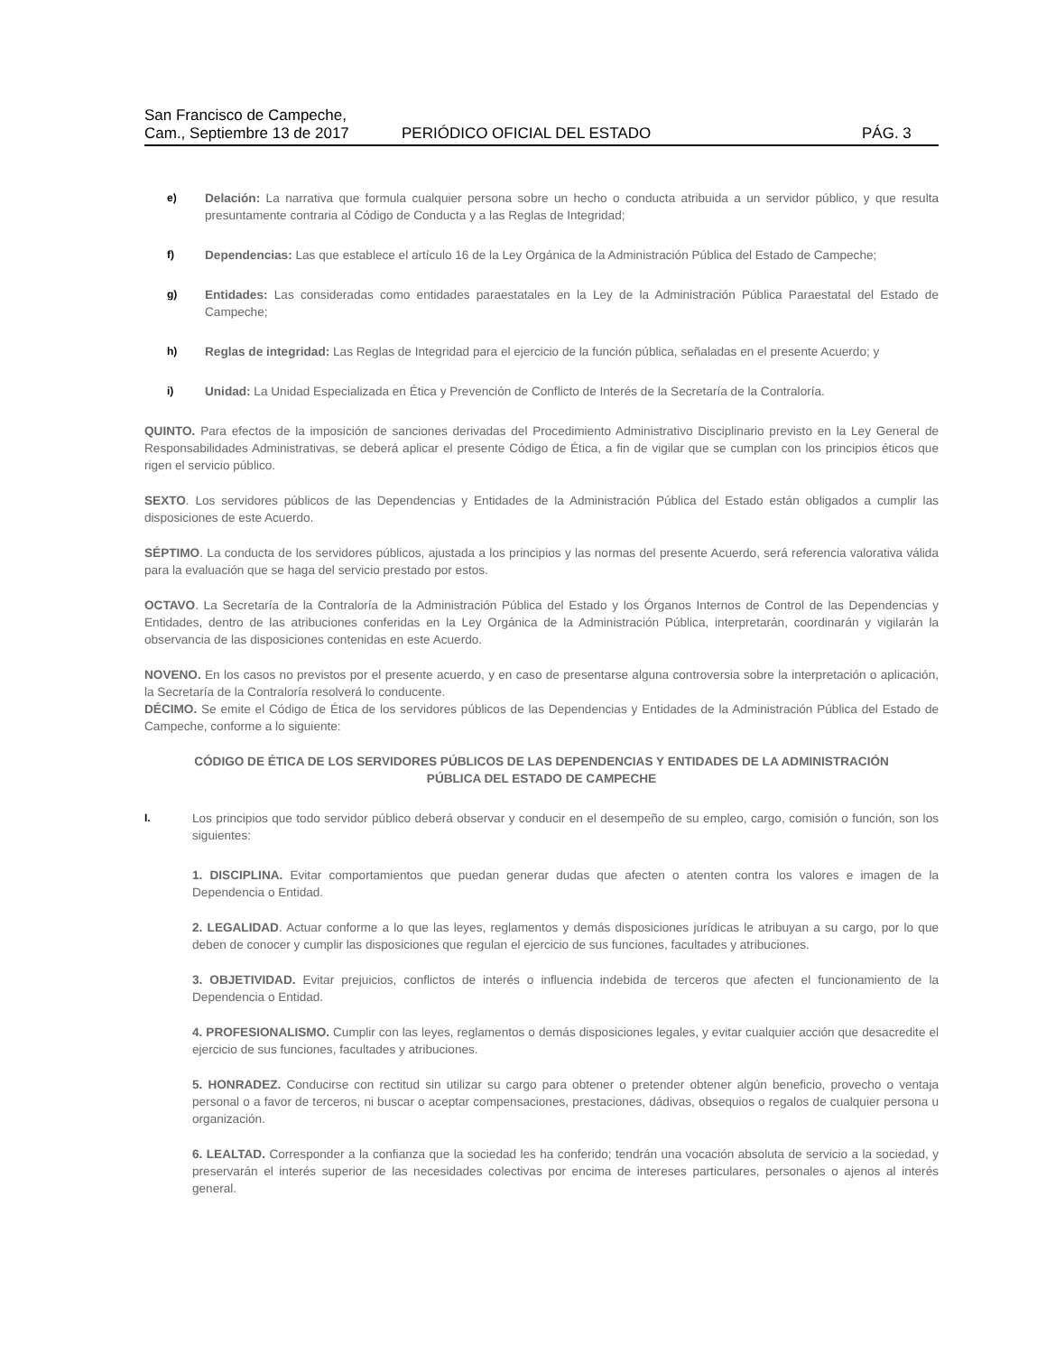San Francisco de Campeche,
Cam., Septiembre 13 de 2017
PERIÓDICO OFICIAL DEL ESTADO
PÁG. 3
e) Delación: La narrativa que formula cualquier persona sobre un hecho o conducta atribuida a un servidor público, y que resulta presuntamente contraria al Código de Conducta y a las Reglas de Integridad;
f) Dependencias: Las que establece el artículo 16 de la Ley Orgánica de la Administración Pública del Estado de Campeche;
g) Entidades: Las consideradas como entidades paraestatales en la Ley de la Administración Pública Paraestatal del Estado de Campeche;
h) Reglas de integridad: Las Reglas de Integridad para el ejercicio de la función pública, señaladas en el presente Acuerdo; y
i) Unidad: La Unidad Especializada en Ética y Prevención de Conflicto de Interés de la Secretaría de la Contraloría.
QUINTO. Para efectos de la imposición de sanciones derivadas del Procedimiento Administrativo Disciplinario previsto en la Ley General de Responsabilidades Administrativas, se deberá aplicar el presente Código de Ética, a fin de vigilar que se cumplan con los principios éticos que rigen el servicio público.
SEXTO. Los servidores públicos de las Dependencias y Entidades de la Administración Pública del Estado están obligados a cumplir las disposiciones de este Acuerdo.
SÉPTIMO. La conducta de los servidores públicos, ajustada a los principios y las normas del presente Acuerdo, será referencia valorativa válida para la evaluación que se haga del servicio prestado por estos.
OCTAVO. La Secretaría de la Contraloría de la Administración Pública del Estado y los Órganos Internos de Control de las Dependencias y Entidades, dentro de las atribuciones conferidas en la Ley Orgánica de la Administración Pública, interpretarán, coordinarán y vigilarán la observancia de las disposiciones contenidas en este Acuerdo.
NOVENO. En los casos no previstos por el presente acuerdo, y en caso de presentarse alguna controversia sobre la interpretación o aplicación, la Secretaría de la Contraloría resolverá lo conducente.
DÉCIMO. Se emite el Código de Ética de los servidores públicos de las Dependencias y Entidades de la Administración Pública del Estado de Campeche, conforme a lo siguiente:
CÓDIGO DE ÉTICA DE LOS SERVIDORES PÚBLICOS DE LAS DEPENDENCIAS Y ENTIDADES DE LA ADMINISTRACIÓN PÚBLICA DEL ESTADO DE CAMPECHE
I. Los principios que todo servidor público deberá observar y conducir en el desempeño de su empleo, cargo, comisión o función, son los siguientes:
1. DISCIPLINA. Evitar comportamientos que puedan generar dudas que afecten o atenten contra los valores e imagen de la Dependencia o Entidad.
2. LEGALIDAD. Actuar conforme a lo que las leyes, reglamentos y demás disposiciones jurídicas le atribuyan a su cargo, por lo que deben de conocer y cumplir las disposiciones que regulan el ejercicio de sus funciones, facultades y atribuciones.
3. OBJETIVIDAD. Evitar prejuicios, conflictos de interés o influencia indebida de terceros que afecten el funcionamiento de la Dependencia o Entidad.
4. PROFESIONALISMO. Cumplir con las leyes, reglamentos o demás disposiciones legales, y evitar cualquier acción que desacredite el ejercicio de sus funciones, facultades y atribuciones.
5. HONRADEZ. Conducirse con rectitud sin utilizar su cargo para obtener o pretender obtener algún beneficio, provecho o ventaja personal o a favor de terceros, ni buscar o aceptar compensaciones, prestaciones, dádivas, obsequios o regalos de cualquier persona u organización.
6. LEALTAD. Corresponder a la confianza que la sociedad les ha conferido; tendrán una vocación absoluta de servicio a la sociedad, y preservarán el interés superior de las necesidades colectivas por encima de intereses particulares, personales o ajenos al interés general.